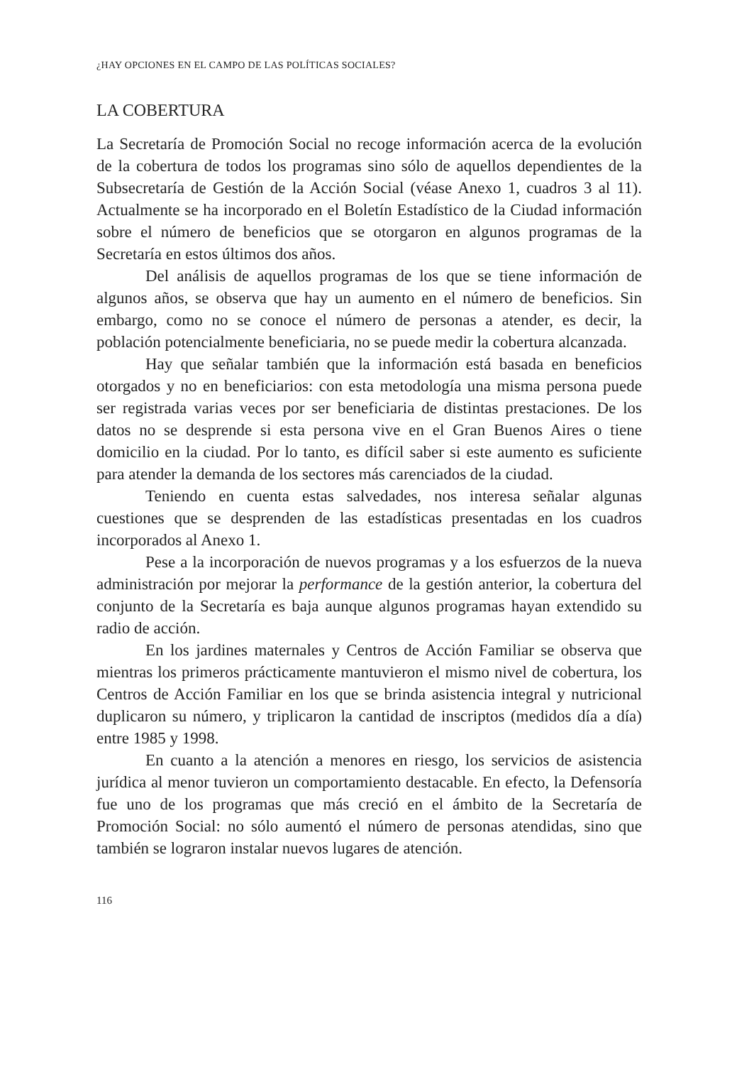¿HAY OPCIONES EN EL CAMPO DE LAS POLÍTICAS SOCIALES?
LA COBERTURA
La Secretaría de Promoción Social no recoge información acerca de la evolución de la cobertura de todos los programas sino sólo de aquellos dependientes de la Subsecretaría de Gestión de la Acción Social (véase Anexo 1, cuadros 3 al 11). Actualmente se ha incorporado en el Boletín Estadístico de la Ciudad información sobre el número de beneficios que se otorgaron en algunos programas de la Secretaría en estos últimos dos años.
Del análisis de aquellos programas de los que se tiene información de algunos años, se observa que hay un aumento en el número de beneficios. Sin embargo, como no se conoce el número de personas a atender, es decir, la población potencialmente beneficiaria, no se puede medir la cobertura alcanzada.
Hay que señalar también que la información está basada en beneficios otorgados y no en beneficiarios: con esta metodología una misma persona puede ser registrada varias veces por ser beneficiaria de distintas prestaciones. De los datos no se desprende si esta persona vive en el Gran Buenos Aires o tiene domicilio en la ciudad. Por lo tanto, es difícil saber si este aumento es suficiente para atender la demanda de los sectores más carenciados de la ciudad.
Teniendo en cuenta estas salvedades, nos interesa señalar algunas cuestiones que se desprenden de las estadísticas presentadas en los cuadros incorporados al Anexo 1.
Pese a la incorporación de nuevos programas y a los esfuerzos de la nueva administración por mejorar la performance de la gestión anterior, la cobertura del conjunto de la Secretaría es baja aunque algunos programas hayan extendido su radio de acción.
En los jardines maternales y Centros de Acción Familiar se observa que mientras los primeros prácticamente mantuvieron el mismo nivel de cobertura, los Centros de Acción Familiar en los que se brinda asistencia integral y nutricional duplicaron su número, y triplicaron la cantidad de inscriptos (medidos día a día) entre 1985 y 1998.
En cuanto a la atención a menores en riesgo, los servicios de asistencia jurídica al menor tuvieron un comportamiento destacable. En efecto, la Defensoría fue uno de los programas que más creció en el ámbito de la Secretaría de Promoción Social: no sólo aumentó el número de personas atendidas, sino que también se lograron instalar nuevos lugares de atención.
116